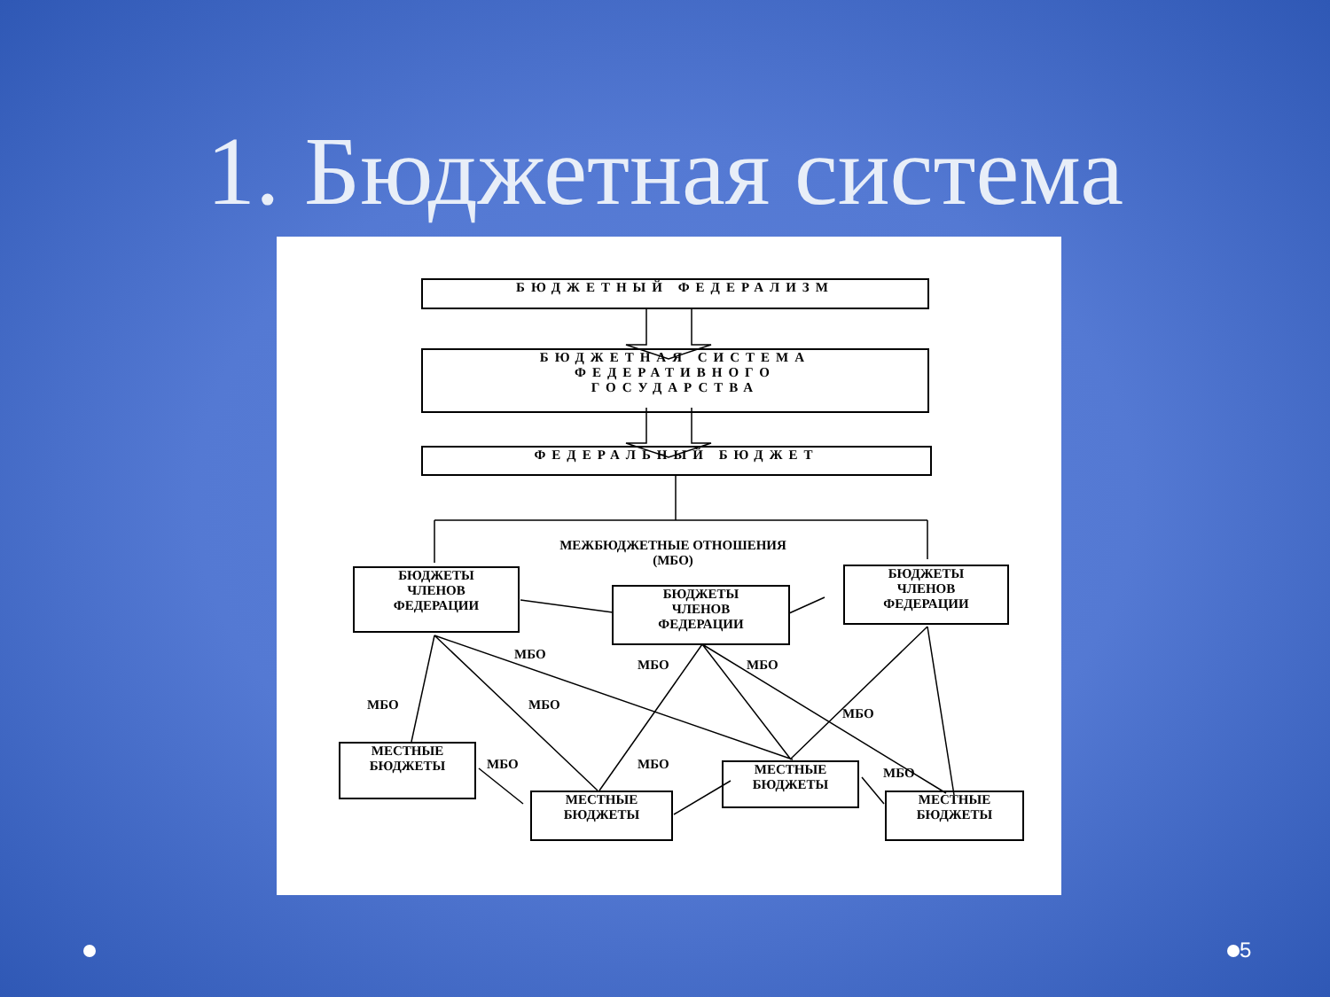1. Бюджетная система
БЮДЖЕТНЫЙ ФЕДЕРАЛИЗМ
БЮДЖЕТНАЯ СИСТЕМА
ФЕДЕРАТИВНОГО
ГОСУДАРСТВА
ФЕДЕРАЛЬНЫЙ БЮДЖЕТ
МЕЖБЮДЖЕТНЫЕ ОТНОШЕНИЯ
(МБО)
БЮДЖЕТЫ
ЧЛЕНОВ
ФЕДЕРАЦИИ
БЮДЖЕТЫ
ЧЛЕНОВ
ФЕДЕРАЦИИ
БЮДЖЕТЫ
ЧЛЕНОВ
ФЕДЕРАЦИИ
МБО
МБО МБО
МБО МБО
МБО
МЕСТНЫЕ
БЮДЖЕТЫ
МБО МБО
МЕСТНЫЕ
БЮДЖЕТЫ
МЕСТНЫЕ
БЮДЖЕТЫ
МБО
МЕСТНЫЕ
БЮДЖЕТЫ
5